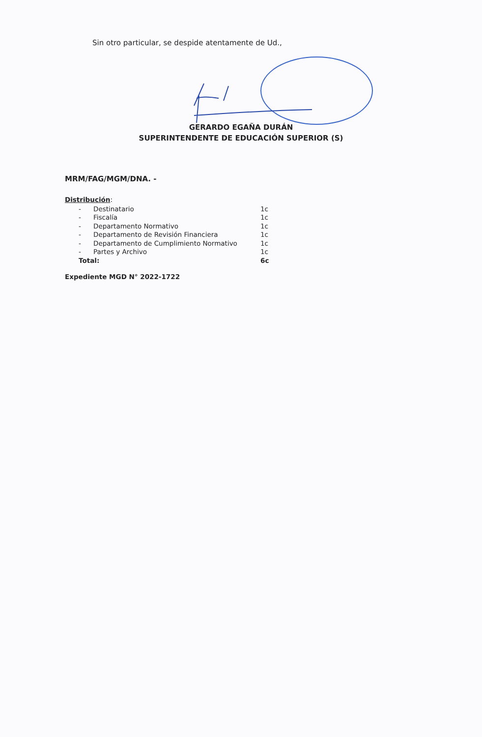Sin otro particular, se despide atentamente de Ud.,
GERARDO EGAÑA DURÁN
SUPERINTENDENTE DE EDUCACIÓN SUPERIOR (S)
MRM/FAG/MGM/DNA. -
Distribución:
| - | Destinatario | 1c |
| - | Fiscalía | 1c |
| - | Departamento Normativo | 1c |
| - | Departamento de Revisión Financiera | 1c |
| - | Departamento de Cumplimiento Normativo | 1c |
| - | Partes y Archivo | 1c |
| Total: | | 6c |
Expediente MGD N° 2022-1722